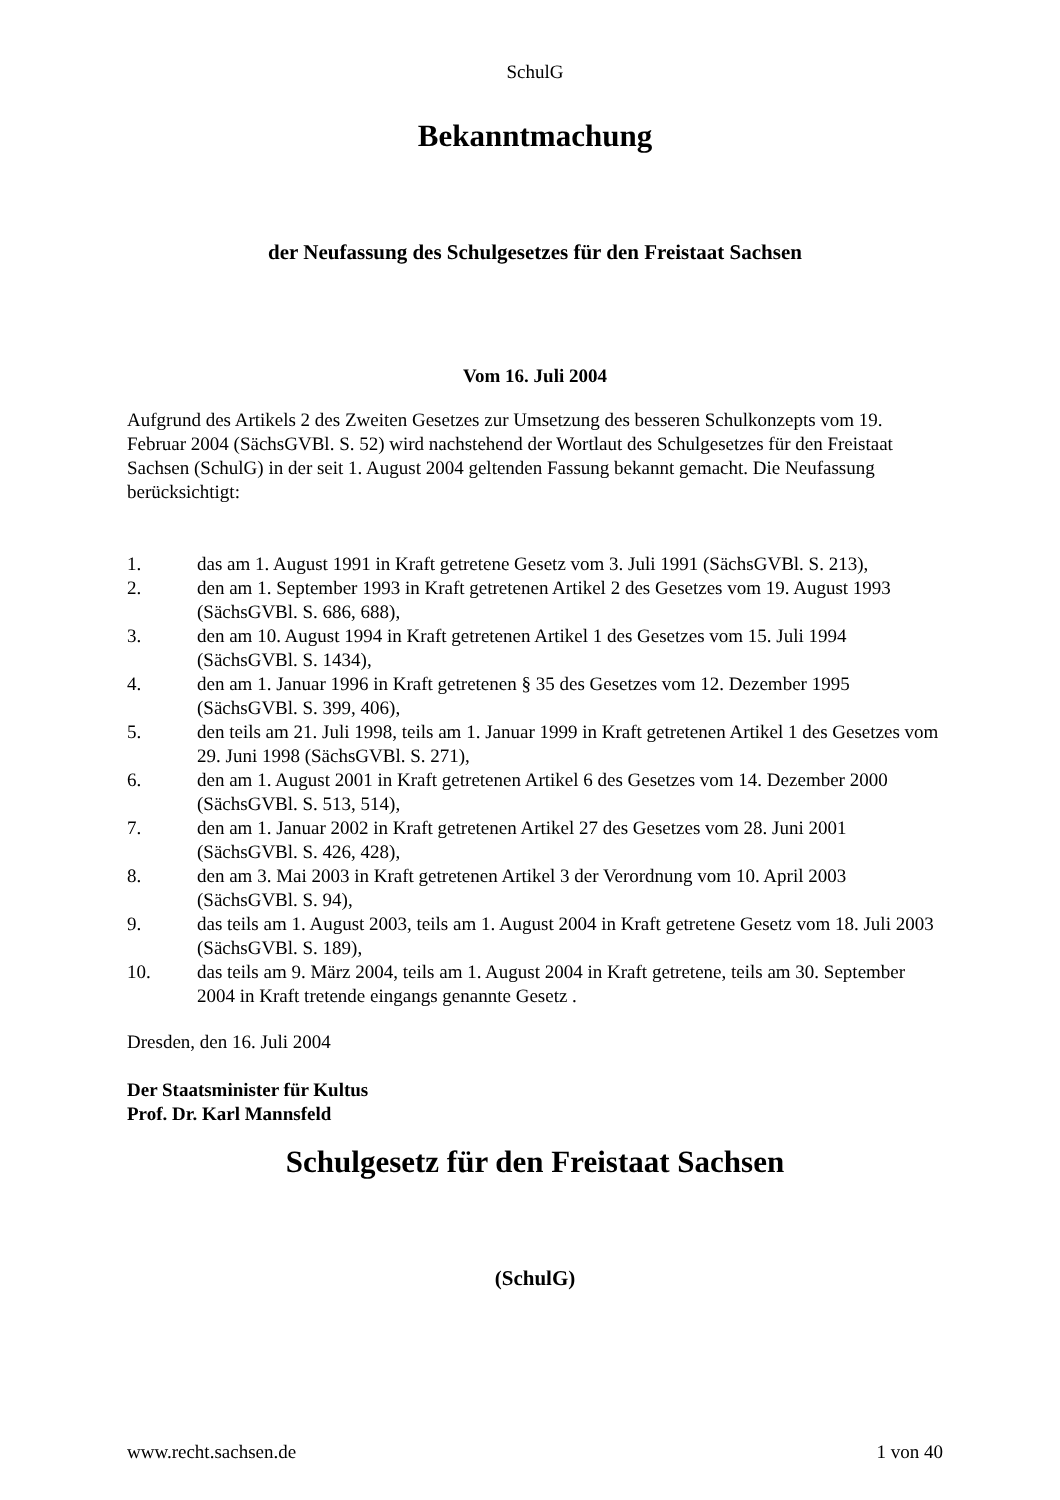SchulG
Bekanntmachung
der Neufassung des Schulgesetzes für den Freistaat Sachsen
Vom 16. Juli 2004
Aufgrund des Artikels 2 des Zweiten Gesetzes zur Umsetzung des besseren Schulkonzepts vom 19. Februar 2004 (SächsGVBl. S. 52) wird nachstehend der Wortlaut des Schulgesetzes für den Freistaat Sachsen (SchulG) in der seit 1. August 2004 geltenden Fassung bekannt gemacht. Die Neufassung berücksichtigt:
1. das am 1. August 1991 in Kraft getretene Gesetz vom 3. Juli 1991 (SächsGVBl. S. 213),
2. den am 1. September 1993 in Kraft getretenen Artikel 2 des Gesetzes vom 19. August 1993 (SächsGVBl. S. 686, 688),
3. den am 10. August 1994 in Kraft getretenen Artikel 1 des Gesetzes vom 15. Juli 1994 (SächsGVBl. S. 1434),
4. den am 1. Januar 1996 in Kraft getretenen § 35 des Gesetzes vom 12. Dezember 1995 (SächsGVBl. S. 399, 406),
5. den teils am 21. Juli 1998, teils am 1. Januar 1999 in Kraft getretenen Artikel 1 des Gesetzes vom 29. Juni 1998 (SächsGVBl. S. 271),
6. den am 1. August 2001 in Kraft getretenen Artikel 6 des Gesetzes vom 14. Dezember 2000 (SächsGVBl. S. 513, 514),
7. den am 1. Januar 2002 in Kraft getretenen Artikel 27 des Gesetzes vom 28. Juni 2001 (SächsGVBl. S. 426, 428),
8. den am 3. Mai 2003 in Kraft getretenen Artikel 3 der Verordnung vom 10. April 2003 (SächsGVBl. S. 94),
9. das teils am 1. August 2003, teils am 1. August 2004 in Kraft getretene Gesetz vom 18. Juli 2003 (SächsGVBl. S. 189),
10. das teils am 9. März 2004, teils am 1. August 2004 in Kraft getretene, teils am 30. September 2004 in Kraft tretende eingangs genannte Gesetz .
Dresden, den 16. Juli 2004
Der Staatsminister für Kultus
Prof. Dr. Karl Mannsfeld
Schulgesetz für den Freistaat Sachsen
(SchulG)
www.recht.sachsen.de 1 von 40